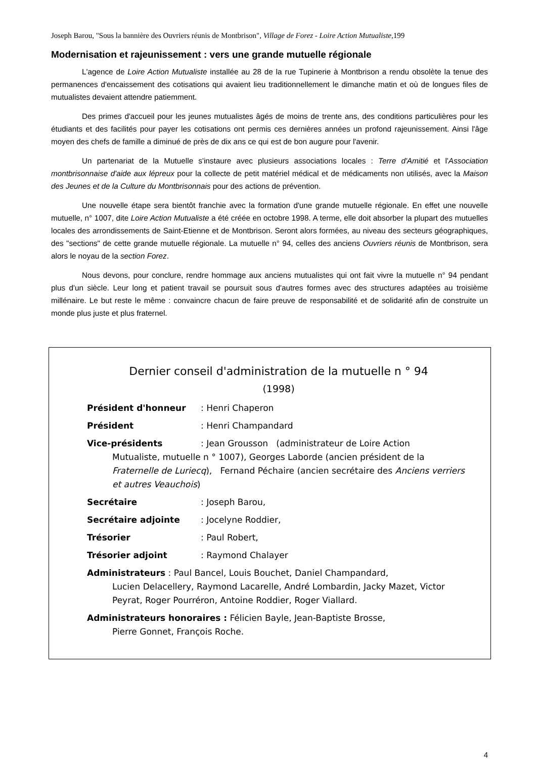Joseph Barou, "Sous la bannière des Ouvriers réunis de Montbrison", Village de Forez - Loire Action Mutualiste, 199
Modernisation et rajeunissement : vers une grande mutuelle régionale
L'agence de Loire Action Mutualiste installée au 28 de la rue Tupinerie à Montbrison a rendu obsolète la tenue des permanences d'encaissement des cotisations qui avaient lieu traditionnellement le dimanche matin et où de longues files de mutualistes devaient attendre patiemment.
Des primes d'accueil pour les jeunes mutualistes âgés de moins de trente ans, des conditions particulières pour les étudiants et des facilités pour payer les cotisations ont permis ces dernières années un profond rajeunissement. Ainsi l'âge moyen des chefs de famille a diminué de près de dix ans ce qui est de bon augure pour l'avenir.
Un partenariat de la Mutuelle s'instaure avec plusieurs associations locales : Terre d'Amitié et l'Association montbrisonnaise d'aide aux lépreux pour la collecte de petit matériel médical et de médicaments non utilisés, avec la Maison des Jeunes et de la Culture du Montbrisonnais pour des actions de prévention.
Une nouvelle étape sera bientôt franchie avec la formation d'une grande mutuelle régionale. En effet une nouvelle mutuelle, n° 1007, dite Loire Action Mutualiste a été créée en octobre 1998. A terme, elle doit absorber la plupart des mutuelles locales des arrondissements de Saint-Etienne et de Montbrison. Seront alors formées, au niveau des secteurs géographiques, des "sections" de cette grande mutuelle régionale. La mutuelle n° 94, celles des anciens Ouvriers réunis de Montbrison, sera alors le noyau de la section Forez.
Nous devons, pour conclure, rendre hommage aux anciens mutualistes qui ont fait vivre la mutuelle n° 94 pendant plus d'un siècle. Leur long et patient travail se poursuit sous d'autres formes avec des structures adaptées au troisième millénaire. Le but reste le même : convaincre chacun de faire preuve de responsabilité et de solidarité afin de construite un monde plus juste et plus fraternel.
Dernier conseil d'administration de la mutuelle n ° 94
(1998)
Président d'honneur: Henri Chaperon
Président: Henri Champandard
Vice-présidents: Jean Grousson (administrateur de Loire Action
Mutualiste, mutuelle n ° 1007), Georges Laborde (ancien président de la Fraternelle de Luriecq), Fernand Péchaire (ancien secrétaire des Anciens verriers et autres Veauchois)
Secrétaire: Joseph Barou,
Secrétaire adjointe: Jocelyne Roddier,
Trésorier: Paul Robert,
Trésorier adjoint: Raymond Chalayer
Administrateurs : Paul Bancel, Louis Bouchet, Daniel Champandard,
Lucien Delacellery, Raymond Lacarelle, André Lombardin, Jacky Mazet, Victor Peyrat, Roger Pourréron, Antoine Roddier, Roger Viallard.
Administrateurs honoraires : Félicien Bayle, Jean-Baptiste Brosse,
Pierre Gonnet, François Roche.
4